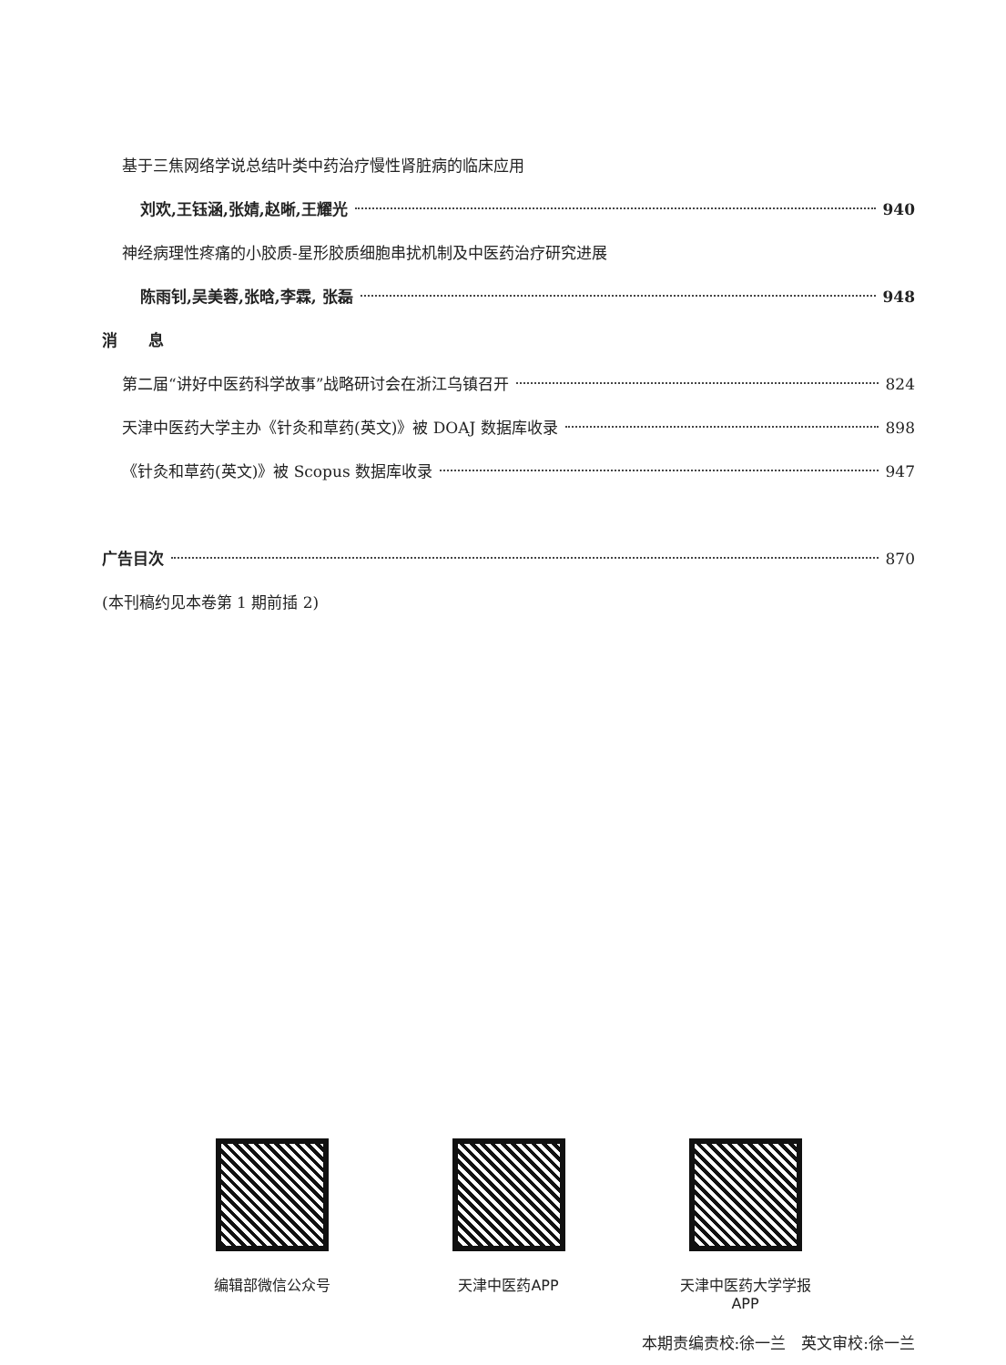基于三焦网络学说总结叶类中药治疗慢性肾脏病的临床应用
刘欢,王钰涵,张婧,赵晰,王耀光 940
神经病理性疼痛的小胶质-星形胶质细胞串扰机制及中医药治疗研究进展
陈雨钊,吴美蓉,张晗,李霖, 张磊 948
消　　息
第二届“讲好中医药科学故事”战略研讨会在浙江乌镇召开 824
天津中医药大学主办《针灸和草药(英文)》被 DOAJ 数据库收录 898
《针灸和草药(英文)》被 Scopus 数据库收录 947
广告目次 870
(本刊稿约见本卷第 1 期前插 2)
编辑部微信公众号 天津中医药APP 天津中医药大学学报APP
本期责编责校:徐一兰　英文审校:徐一兰